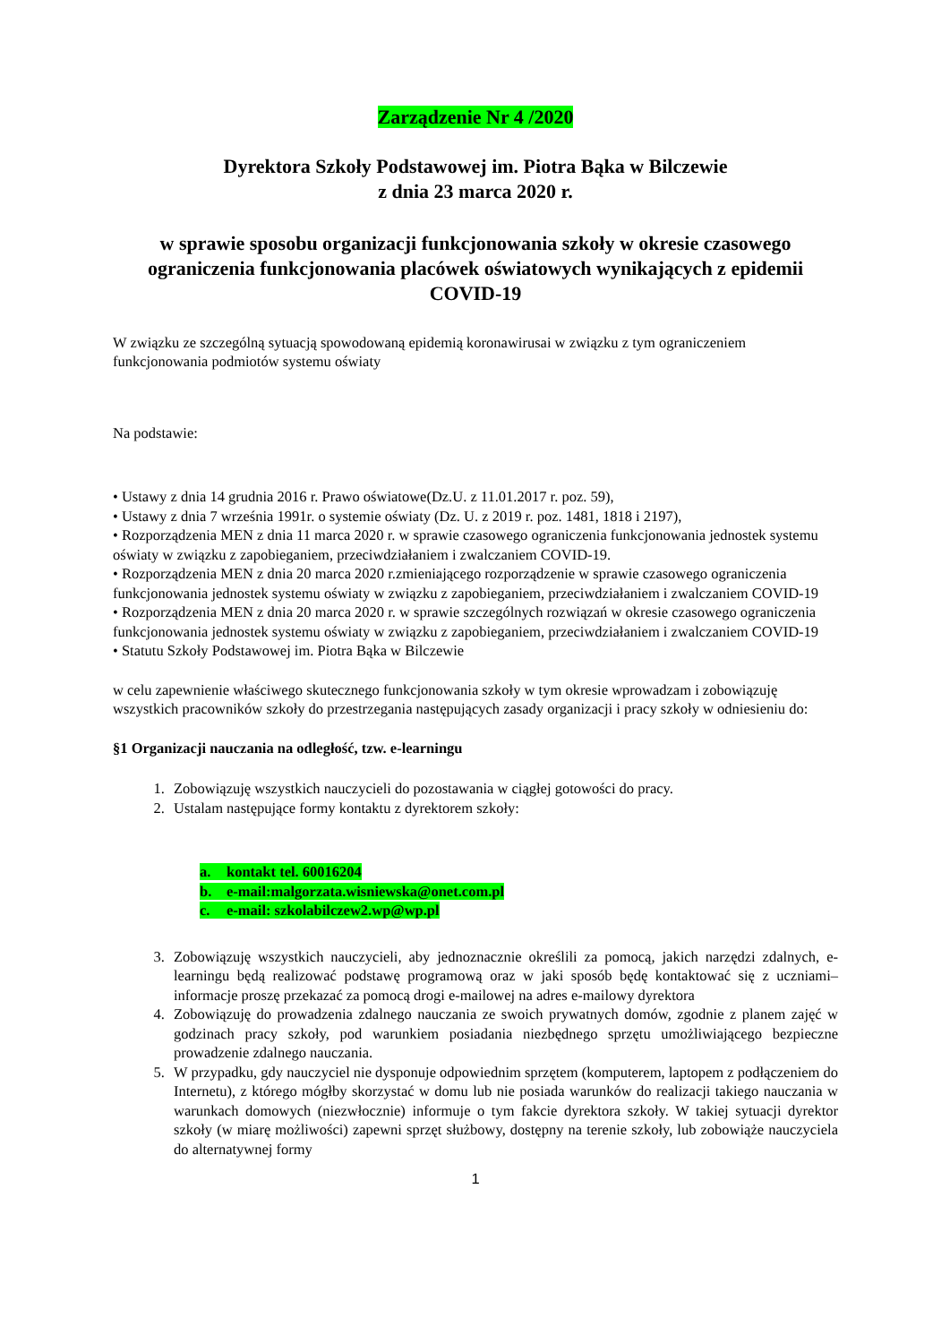Zarządzenie Nr 4 /2020
Dyrektora Szkoły Podstawowej im. Piotra Bąka w Bilczewie
z dnia 23 marca 2020 r.
w sprawie sposobu organizacji funkcjonowania szkoły w okresie czasowego ograniczenia funkcjonowania placówek oświatowych wynikających z epidemii COVID-19
W związku ze szczególną sytuacją spowodowaną epidemią koronawirusai w związku z tym ograniczeniem funkcjonowania podmiotów systemu oświaty
Na podstawie:
• Ustawy z dnia 14 grudnia 2016 r. Prawo oświatowe(Dz.U. z 11.01.2017 r. poz. 59),
• Ustawy z dnia 7 września 1991r. o systemie oświaty (Dz. U. z 2019 r. poz. 1481, 1818 i 2197),
• Rozporządzenia MEN z dnia 11 marca 2020 r. w sprawie czasowego ograniczenia funkcjonowania jednostek systemu oświaty w związku z zapobieganiem, przeciwdziałaniem i zwalczaniem COVID-19.
• Rozporządzenia MEN z dnia 20 marca 2020 r.zmieniającego rozporządzenie w sprawie czasowego ograniczenia funkcjonowania jednostek systemu oświaty w związku z zapobieganiem, przeciwdziałaniem i zwalczaniem COVID-19
• Rozporządzenia MEN z dnia 20 marca 2020 r. w sprawie szczególnych rozwiązań w okresie czasowego ograniczenia funkcjonowania jednostek systemu oświaty w związku z zapobieganiem, przeciwdziałaniem i zwalczaniem COVID-19
• Statutu Szkoły Podstawowej im. Piotra Bąka w Bilczewie
w celu zapewnienie właściwego skutecznego funkcjonowania szkoły w tym okresie wprowadzam i zobowiązuję wszystkich pracowników szkoły do przestrzegania następujących zasady organizacji i pracy szkoły w odniesieniu do:
§1 Organizacji nauczania na odległość, tzw. e-learningu
1. Zobowiązuję wszystkich nauczycieli do pozostawania w ciągłej gotowości do pracy.
2. Ustalam następujące formy kontaktu z dyrektorem szkoły:
a. kontakt tel. 60016204
b. e-mail:malgorzata.wisniewska@onet.com.pl
c. e-mail: szkolabilczew2.wp@wp.pl
3. Zobowiązuję wszystkich nauczycieli, aby jednoznacznie określili za pomocą, jakich narzędzi zdalnych, e-learningu będą realizować podstawę programową oraz w jaki sposób będę kontaktować się z uczniami– informacje proszę przekazać za pomocą drogi e-mailowej na adres e-mailowy dyrektora
4. Zobowiązuję do prowadzenia zdalnego nauczania ze swoich prywatnych domów, zgodnie z planem zajęć w godzinach pracy szkoły, pod warunkiem posiadania niezbędnego sprzętu umożliwiającego bezpieczne prowadzenie zdalnego nauczania.
5. W przypadku, gdy nauczyciel nie dysponuje odpowiednim sprzętem (komputerem, laptopem z podłączeniem do Internetu), z którego mógłby skorzystać w domu lub nie posiada warunków do realizacji takiego nauczania w warunkach domowych (niezwłocznie) informuje o tym fakcie dyrektora szkoły. W takiej sytuacji dyrektor szkoły (w miarę możliwości) zapewni sprzęt służbowy, dostępny na terenie szkoły, lub zobowiąże nauczyciela do alternatywnej formy
1